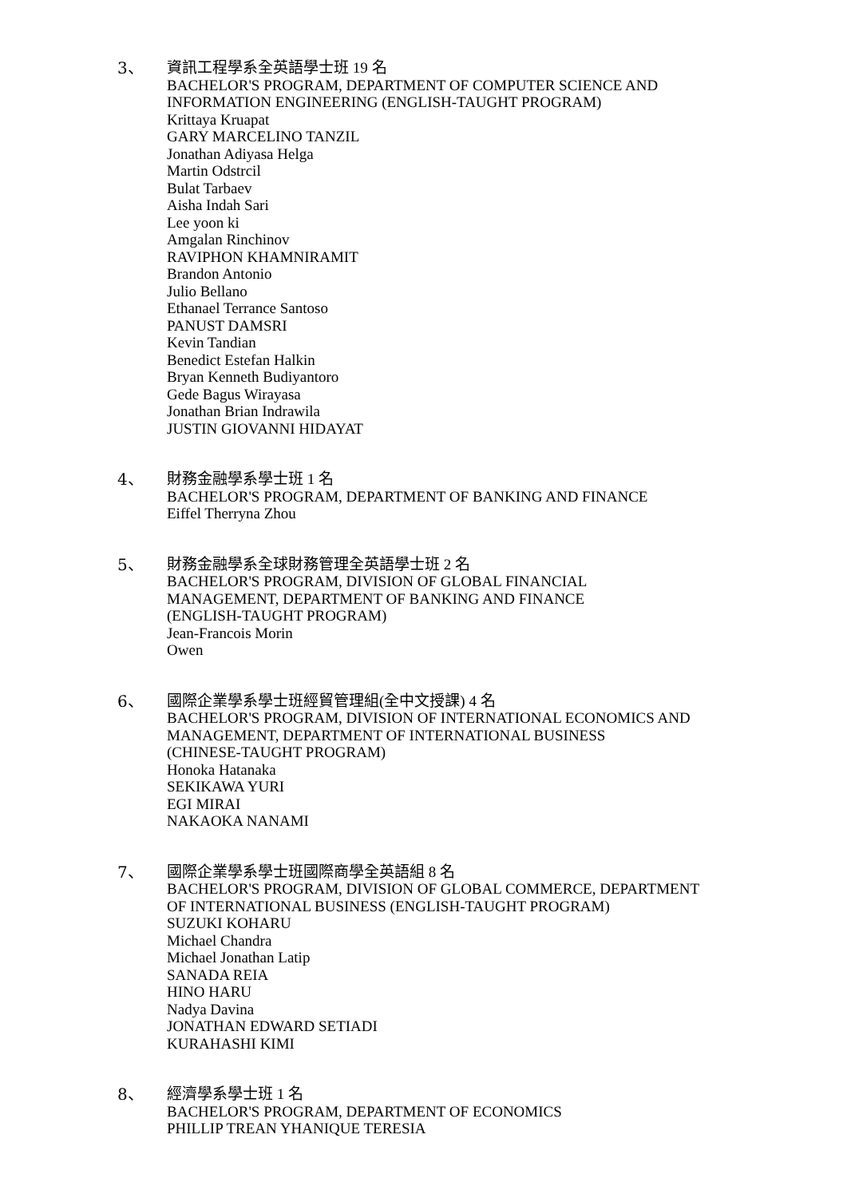3、
資訊工程學系全英語學士班 19 名
BACHELOR'S PROGRAM, DEPARTMENT OF COMPUTER SCIENCE AND
INFORMATION ENGINEERING (ENGLISH-TAUGHT PROGRAM)
Krittaya Kruapat
GARY MARCELINO TANZIL
Jonathan Adiyasa Helga
Martin Odstrcil
Bulat Tarbaev
Aisha Indah Sari
Lee yoon ki
Amgalan Rinchinov
RAVIPHON KHAMNIRAMIT
Brandon Antonio
Julio Bellano
Ethanael Terrance Santoso
PANUST DAMSRI
Kevin Tandian
Benedict Estefan Halkin
Bryan Kenneth Budiyantoro
Gede Bagus Wirayasa
Jonathan Brian Indrawila
JUSTIN GIOVANNI HIDAYAT
4、
財務金融學系學士班 1 名
BACHELOR'S PROGRAM, DEPARTMENT OF BANKING AND FINANCE
Eiffel Therryna Zhou
5、
財務金融學系全球財務管理全英語學士班 2 名
BACHELOR'S PROGRAM, DIVISION OF GLOBAL FINANCIAL
MANAGEMENT, DEPARTMENT OF BANKING AND FINANCE
(ENGLISH-TAUGHT PROGRAM)
Jean-Francois Morin
Owen
6、
國際企業學系學士班經貿管理組(全中文授課) 4 名
BACHELOR'S PROGRAM, DIVISION OF INTERNATIONAL ECONOMICS AND
MANAGEMENT, DEPARTMENT OF INTERNATIONAL BUSINESS
(CHINESE-TAUGHT PROGRAM)
Honoka Hatanaka
SEKIKAWA YURI
EGI MIRAI
NAKAOKA NANAMI
7、
國際企業學系學士班國際商學全英語組 8 名
BACHELOR'S PROGRAM, DIVISION OF GLOBAL COMMERCE, DEPARTMENT
OF INTERNATIONAL BUSINESS (ENGLISH-TAUGHT PROGRAM)
SUZUKI KOHARU
Michael Chandra
Michael Jonathan Latip
SANADA REIA
HINO HARU
Nadya Davina
JONATHAN EDWARD SETIADI
KURAHASHI KIMI
8、
經濟學系學士班 1 名
BACHELOR'S PROGRAM, DEPARTMENT OF ECONOMICS
PHILLIP TREAN YHANIQUE TERESIA